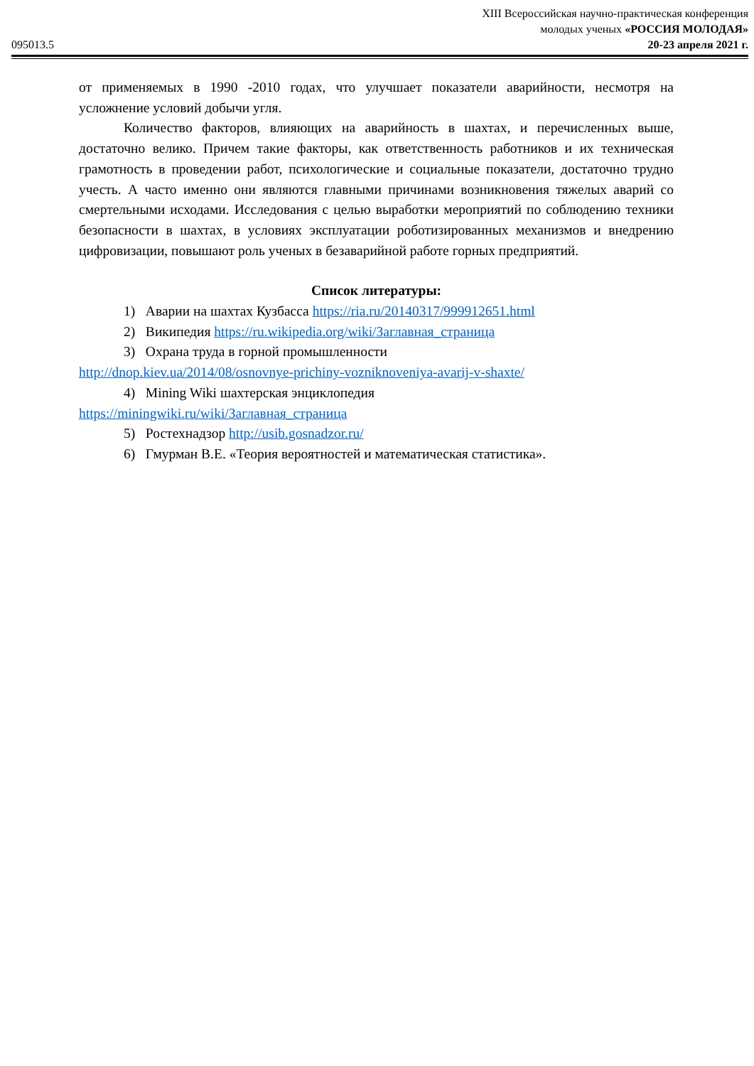095013.5
XIII Всероссийская научно-практическая конференция
молодых ученых «РОССИЯ МОЛОДАЯ»
20-23 апреля 2021 г.
от применяемых в 1990 -2010 годах, что улучшает показатели аварийности, несмотря на усложнение условий добычи угля.
Количество факторов, влияющих на аварийность в шахтах, и перечисленных выше, достаточно велико. Причем такие факторы, как ответственность работников и их техническая грамотность в проведении работ, психологические и социальные показатели, достаточно трудно учесть. А часто именно они являются главными причинами возникновения тяжелых аварий со смертельными исходами. Исследования с целью выработки мероприятий по соблюдению техники безопасности в шахтах, в условиях эксплуатации роботизированных механизмов и внедрению цифровизации, повышают роль ученых в безаварийной работе горных предприятий.
Список литературы:
1) Аварии на шахтах Кузбасса https://ria.ru/20140317/999912651.html
2) Википедия https://ru.wikipedia.org/wiki/Заглавная_страница
3) Охрана труда в горной промышленности
http://dnop.kiev.ua/2014/08/osnovnye-prichiny-vozniknoveniya-avarij-v-shaxte/
4) Mining Wiki шахтерская энциклопедия
https://miningwiki.ru/wiki/Заглавная_страница
5) Ростехнадзор http://usib.gosnadzor.ru/
6) Гмурман В.Е. «Теория вероятностей и математическая статистика».